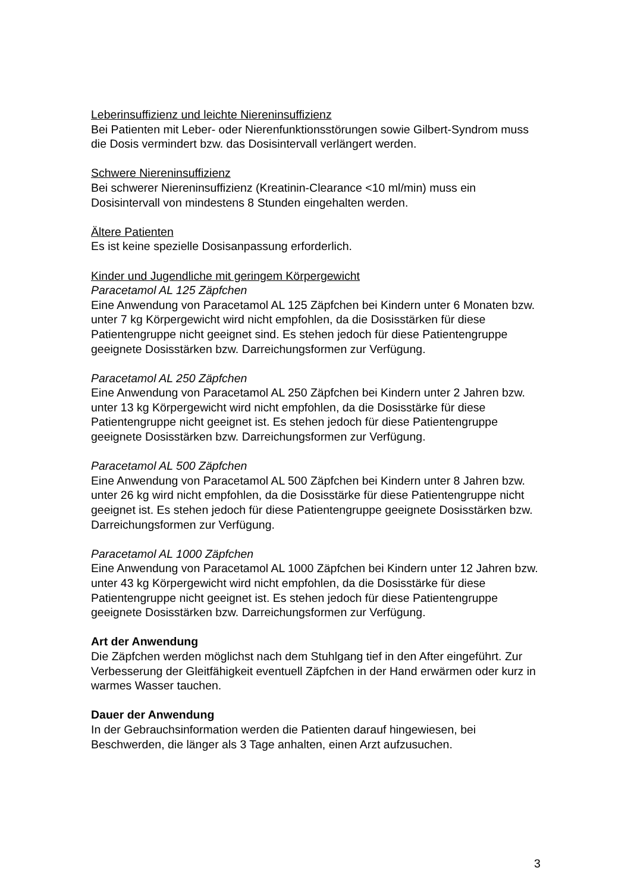Leberinsuffizienz und leichte Niereninsuffizienz
Bei Patienten mit Leber- oder Nierenfunktionsstörungen sowie Gilbert-Syndrom muss die Dosis vermindert bzw. das Dosisintervall verlängert werden.
Schwere Niereninsuffizienz
Bei schwerer Niereninsuffizienz (Kreatinin-Clearance <10 ml/min) muss ein Dosisintervall von mindestens 8 Stunden eingehalten werden.
Ältere Patienten
Es ist keine spezielle Dosisanpassung erforderlich.
Kinder und Jugendliche mit geringem Körpergewicht
Paracetamol AL 125 Zäpfchen
Eine Anwendung von Paracetamol AL 125 Zäpfchen bei Kindern unter 6 Monaten bzw. unter 7 kg Körpergewicht wird nicht empfohlen, da die Dosisstärken für diese Patientengruppe nicht geeignet sind. Es stehen jedoch für diese Patientengruppe geeignete Dosisstärken bzw. Darreichungsformen zur Verfügung.
Paracetamol AL 250 Zäpfchen
Eine Anwendung von Paracetamol AL 250 Zäpfchen bei Kindern unter 2 Jahren bzw. unter 13 kg Körpergewicht wird nicht empfohlen, da die Dosisstärke für diese Patientengruppe nicht geeignet ist. Es stehen jedoch für diese Patientengruppe geeignete Dosisstärken bzw. Darreichungsformen zur Verfügung.
Paracetamol AL 500 Zäpfchen
Eine Anwendung von Paracetamol AL 500 Zäpfchen bei Kindern unter 8 Jahren bzw. unter 26 kg wird nicht empfohlen, da die Dosisstärke für diese Patientengruppe nicht geeignet ist. Es stehen jedoch für diese Patientengruppe geeignete Dosisstärken bzw. Darreichungsformen zur Verfügung.
Paracetamol AL 1000 Zäpfchen
Eine Anwendung von Paracetamol AL 1000 Zäpfchen bei Kindern unter 12 Jahren bzw. unter 43 kg Körpergewicht wird nicht empfohlen, da die Dosisstärke für diese Patientengruppe nicht geeignet ist. Es stehen jedoch für diese Patientengruppe geeignete Dosisstärken bzw. Darreichungsformen zur Verfügung.
Art der Anwendung
Die Zäpfchen werden möglichst nach dem Stuhlgang tief in den After eingeführt. Zur Verbesserung der Gleitfähigkeit eventuell Zäpfchen in der Hand erwärmen oder kurz in warmes Wasser tauchen.
Dauer der Anwendung
In der Gebrauchsinformation werden die Patienten darauf hingewiesen, bei Beschwerden, die länger als 3 Tage anhalten, einen Arzt aufzusuchen.
3